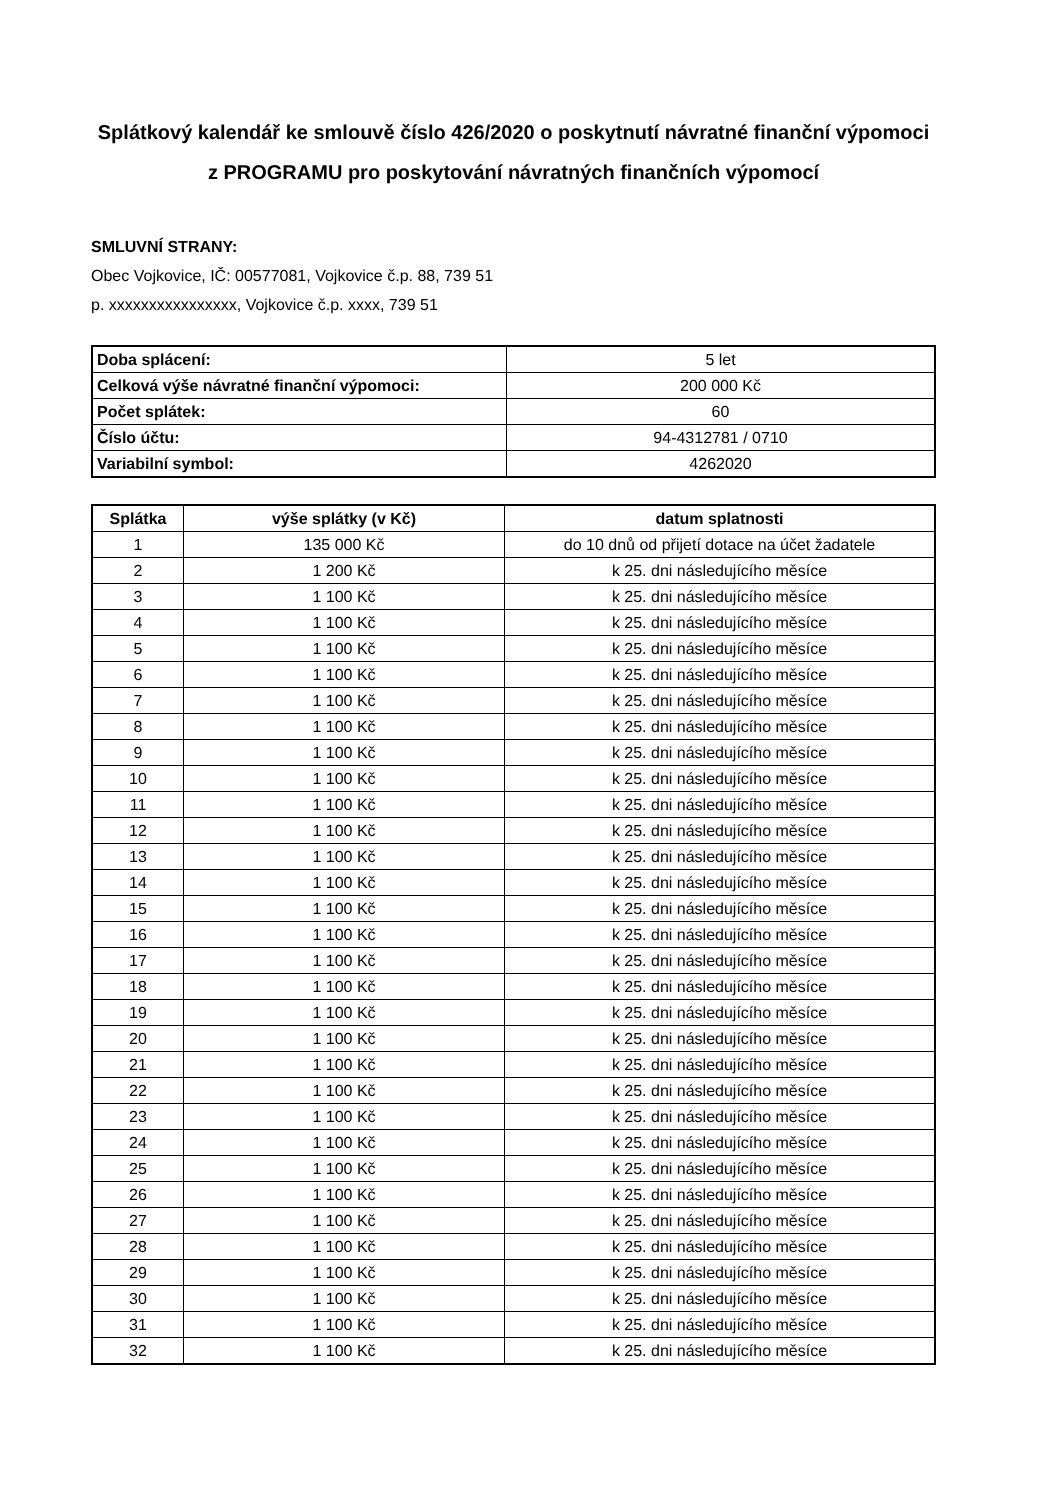Splátkový kalendář ke smlouvě číslo 426/2020 o poskytnutí návratné finanční výpomoci z PROGRAMU pro poskytování návratných finančních výpomocí
SMLUVNÍ STRANY:
Obec Vojkovice, IČ: 00577081, Vojkovice č.p. 88, 739 51
p. xxxxxxxxxxxxxxxx, Vojkovice č.p. xxxx, 739 51
| Doba splácení: | 5 let |
| Celková výše návratné finanční výpomoci: | 200 000 Kč |
| Počet splátek: | 60 |
| Číslo účtu: | 94-4312781 / 0710 |
| Variabilní symbol: | 4262020 |
| Splátka | výše splátky (v Kč) | datum splatnosti |
| --- | --- | --- |
| 1 | 135 000 Kč | do 10 dnů od přijetí dotace na účet žadatele |
| 2 | 1 200 Kč | k 25. dni následujícího měsíce |
| 3 | 1 100 Kč | k 25. dni následujícího měsíce |
| 4 | 1 100 Kč | k 25. dni následujícího měsíce |
| 5 | 1 100 Kč | k 25. dni následujícího měsíce |
| 6 | 1 100 Kč | k 25. dni následujícího měsíce |
| 7 | 1 100 Kč | k 25. dni následujícího měsíce |
| 8 | 1 100 Kč | k 25. dni následujícího měsíce |
| 9 | 1 100 Kč | k 25. dni následujícího měsíce |
| 10 | 1 100 Kč | k 25. dni následujícího měsíce |
| 11 | 1 100 Kč | k 25. dni následujícího měsíce |
| 12 | 1 100 Kč | k 25. dni následujícího měsíce |
| 13 | 1 100 Kč | k 25. dni následujícího měsíce |
| 14 | 1 100 Kč | k 25. dni následujícího měsíce |
| 15 | 1 100 Kč | k 25. dni následujícího měsíce |
| 16 | 1 100 Kč | k 25. dni následujícího měsíce |
| 17 | 1 100 Kč | k 25. dni následujícího měsíce |
| 18 | 1 100 Kč | k 25. dni následujícího měsíce |
| 19 | 1 100 Kč | k 25. dni následujícího měsíce |
| 20 | 1 100 Kč | k 25. dni následujícího měsíce |
| 21 | 1 100 Kč | k 25. dni následujícího měsíce |
| 22 | 1 100 Kč | k 25. dni následujícího měsíce |
| 23 | 1 100 Kč | k 25. dni následujícího měsíce |
| 24 | 1 100 Kč | k 25. dni následujícího měsíce |
| 25 | 1 100 Kč | k 25. dni následujícího měsíce |
| 26 | 1 100 Kč | k 25. dni následujícího měsíce |
| 27 | 1 100 Kč | k 25. dni následujícího měsíce |
| 28 | 1 100 Kč | k 25. dni následujícího měsíce |
| 29 | 1 100 Kč | k 25. dni následujícího měsíce |
| 30 | 1 100 Kč | k 25. dni následujícího měsíce |
| 31 | 1 100 Kč | k 25. dni následujícího měsíce |
| 32 | 1 100 Kč | k 25. dni následujícího měsíce |